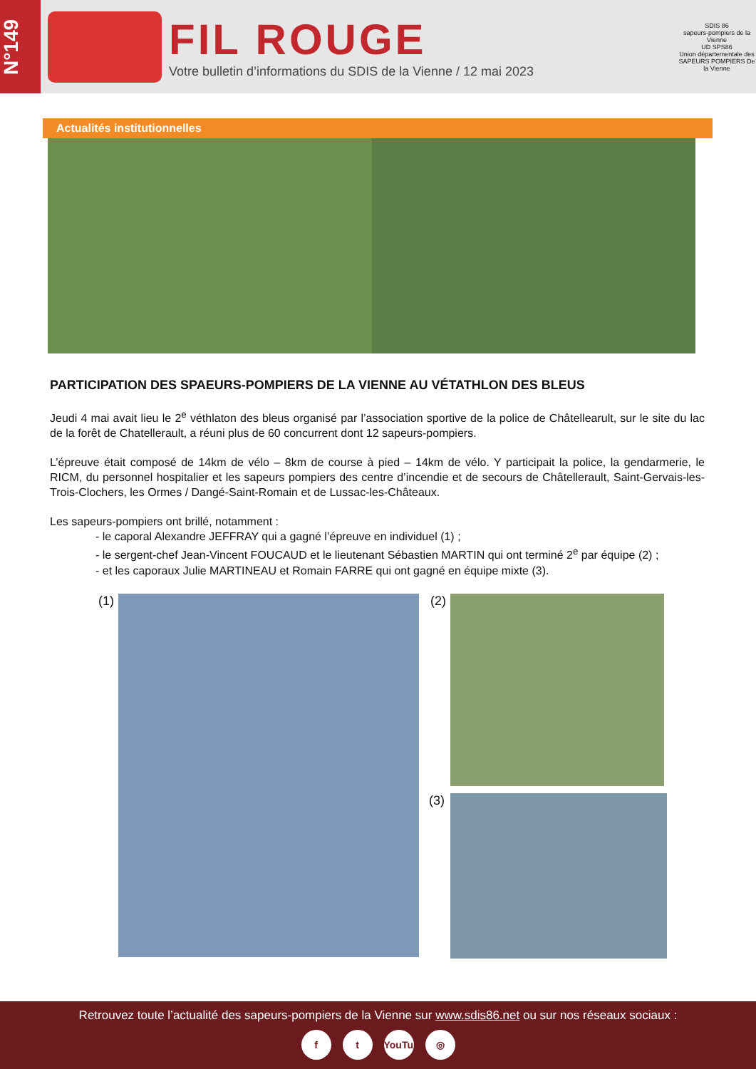N°149
FIL ROUGE
Votre bulletin d’informations du SDIS de la Vienne / 12 mai 2023
SDIS 86
sapeurs-pompiers de la Vienne
UD SPS86
Union départementale des SAPEURS POMPIERS De la Vienne
Actualités institutionnelles
PARTICIPATION DES SPAEURS-POMPIERS DE LA VIENNE AU VÉTATHLON DES BLEUS
Jeudi 4 mai avait lieu le 2<sup>e</sup> véthlaton des bleus organisé par l’association sportive de la police de Châtellearult, sur le site du lac de la forêt de Chatellerault, a réuni plus de 60 concurrent dont 12 sapeurs-pompiers.
L’épreuve était composé de 14km de vélo – 8km de course à pied – 14km de vélo. Y participait la police, la gendarmerie, le RICM, du personnel hospitalier et les sapeurs pompiers des centre d’incendie et de secours de Châtellerault, Saint-Gervais-les-Trois-Clochers, les Ormes / Dangé-Saint-Romain et de Lussac-les-Châteaux.
Les sapeurs-pompiers ont brillé, notamment :
- le caporal Alexandre JEFFRAY qui a gagné l’épreuve en individuel (1) ;
- le sergent-chef Jean-Vincent FOUCAUD et le lieutenant Sébastien MARTIN qui ont terminé 2<sup>e</sup> par équipe (2) ;
- et les caporaux Julie MARTINEAU et Romain FARRE qui ont gagné en équipe mixte (3).
(1) (2)
(3)
Retrouvez toute l’actualité des sapeurs-pompiers de la Vienne sur www.sdis86.net ou sur nos réseaux sociaux :
ft YouTube ◎